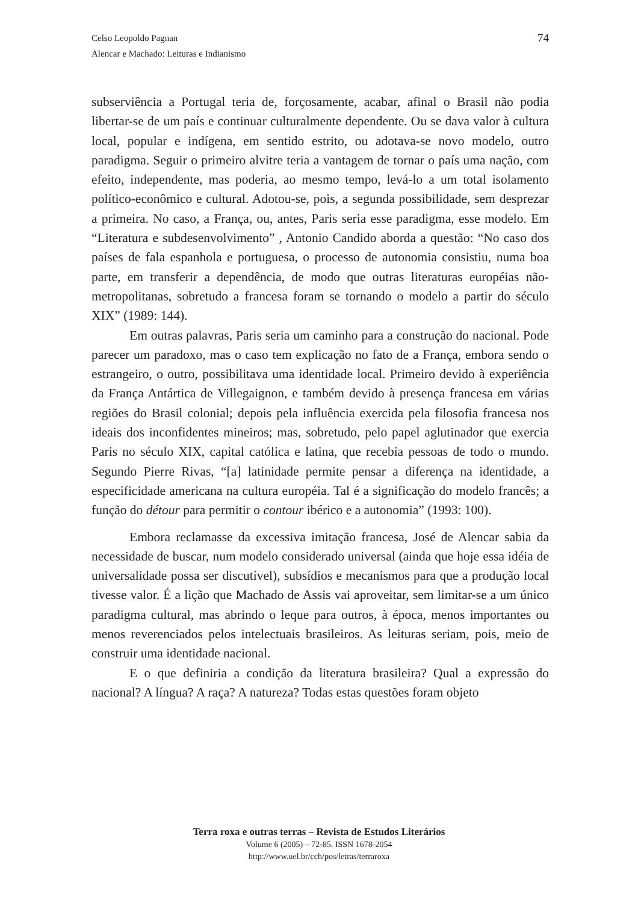74 Celso Leopoldo Pagnan
Alencar e Machado: Leituras e Indianismo
subserviência a Portugal teria de, forçosamente, acabar, afinal o Brasil não podia libertar-se de um país e continuar culturalmente dependente. Ou se dava valor à cultura local, popular e indígena, em sentido estrito, ou adotava-se novo modelo, outro paradigma. Seguir o primeiro alvitre teria a vantagem de tornar o país uma nação, com efeito, independente, mas poderia, ao mesmo tempo, levá-lo a um total isolamento político-econômico e cultural. Adotou-se, pois, a segunda possibilidade, sem desprezar a primeira. No caso, a França, ou, antes, Paris seria esse paradigma, esse modelo. Em “Literatura e subdesenvolvimento” , Antonio Candido aborda a questão: “No caso dos países de fala espanhola e portuguesa, o processo de autonomia consistiu, numa boa parte, em transferir a dependência, de modo que outras literaturas européias não-metropolitanas, sobretudo a francesa foram se tornando o modelo a partir do século XIX” (1989: 144).
Em outras palavras, Paris seria um caminho para a construção do nacional. Pode parecer um paradoxo, mas o caso tem explicação no fato de a França, embora sendo o estrangeiro, o outro, possibilitava uma identidade local. Primeiro devido à experiência da França Antártica de Villegaignon, e também devido à presença francesa em várias regiões do Brasil colonial; depois pela influência exercida pela filosofia francesa nos ideais dos inconfidentes mineiros; mas, sobretudo, pelo papel aglutinador que exercia Paris no século XIX, capital católica e latina, que recebia pessoas de todo o mundo. Segundo Pierre Rivas, “[a] latinidade permite pensar a diferença na identidade, a especificidade americana na cultura européia. Tal é a significação do modelo francês; a função do détour para permitir o contour ibérico e a autonomia” (1993: 100).
Embora reclamasse da excessiva imitação francesa, José de Alencar sabia da necessidade de buscar, num modelo considerado universal (ainda que hoje essa idéia de universalidade possa ser discutível), subsídios e mecanismos para que a produção local tivesse valor. É a lição que Machado de Assis vai aproveitar, sem limitar-se a um único paradigma cultural, mas abrindo o leque para outros, à época, menos importantes ou menos reverenciados pelos intelectuais brasileiros. As leituras seriam, pois, meio de construir uma identidade nacional.
E o que definiria a condição da literatura brasileira? Qual a expressão do nacional? A língua? A raça? A natureza? Todas estas questões foram objeto
Terra roxa e outras terras – Revista de Estudos Literários
Volume 6 (2005) – 72-85. ISSN 1678-2054
http://www.uel.br/cch/pos/letras/terraroxa